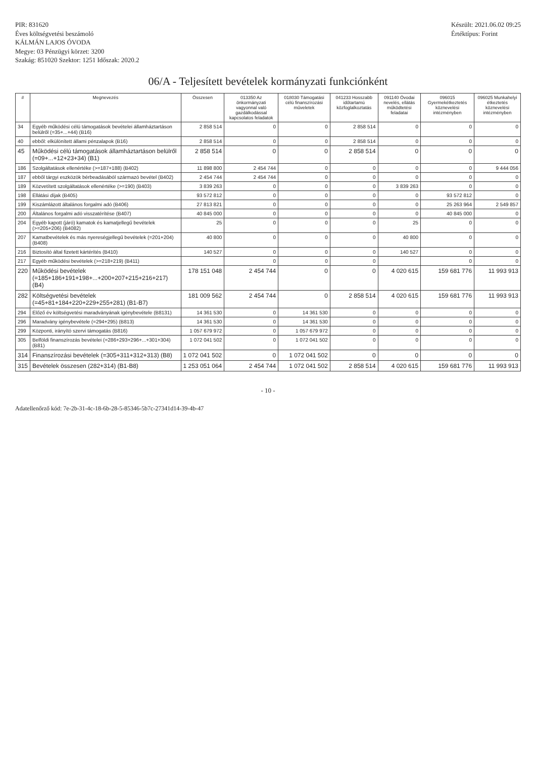PIR: 831620
Éves költségvetési beszámoló
KÁLMÁN LAJOS ÓVODA
Megye: 03 Pénzügyi körzet: 3200
Szakág: 851020 Szektor: 1251 Időszak: 2020.2
Készült: 2021.06.02 09:25
Értéktípus: Forint
06/A - Teljesített bevételek kormányzati funkciónként
| # | Megnevezés | Összesen | 013350 Az önkormányzati vagyonnal való gazdálkodással kapcsolatos feladatok | 018030 Támogatási célú finanszírozási műveletek | 041233 Hosszabb időtartamú közfoglalkoztatás | 091140 Óvodai nevelés, ellátás működtetési feladatai | 096015 Gyermekétkeztetés köznevelési intézményben | 096025 Munkahelyi étkeztetés köznevelési intézményben |
| --- | --- | --- | --- | --- | --- | --- | --- | --- |
| 34 | Egyéb működési célú támogatások bevételei államháztartáson belülről (=35+...+44) (B16) | 2 858 514 | 0 | 0 | 2 858 514 | 0 | 0 | 0 |
| 40 | ebből: elkülönített állami pénzalapok (B16) | 2 858 514 | 0 | 0 | 2 858 514 | 0 | 0 | 0 |
| 45 | Működési célú támogatások államháztartáson belülről (=09+...+12+23+34) (B1) | 2 858 514 | 0 | 0 | 2 858 514 | 0 | 0 | 0 |
| 186 | Szolgáltatások ellenértéke (>=187+188) (B402) | 11 898 800 | 2 454 744 | 0 | 0 | 0 | 0 | 9 444 056 |
| 187 | ebből tárgyi eszközök bérbeadásából származó bevétel (B402) | 2 454 744 | 2 454 744 | 0 | 0 | 0 | 0 | 0 |
| 189 | Közvetített szolgáltatások ellenértéke (>=190) (B403) | 3 839 263 | 0 | 0 | 0 | 3 839 263 | 0 | 0 |
| 198 | Ellátási díjak (B405) | 93 572 812 | 0 | 0 | 0 | 0 | 93 572 812 | 0 |
| 199 | Kiszámlázott általános forgalmi adó (B406) | 27 813 821 | 0 | 0 | 0 | 0 | 25 263 964 | 2 549 857 |
| 200 | Általános forgalmi adó visszatérítése (B407) | 40 845 000 | 0 | 0 | 0 | 0 | 40 845 000 | 0 |
| 204 | Egyéb kapott (járó) kamatok és kamatjellegű bevételek (>=205+206) (B4082) | 25 | 0 | 0 | 0 | 25 | 0 | 0 |
| 207 | Kamatbevételek és más nyereségjellegű bevételek (=201+204) (B408) | 40 800 | 0 | 0 | 0 | 40 800 | 0 | 0 |
| 216 | Biztosító által fizetett kártérítés (B410) | 140 527 | 0 | 0 | 0 | 140 527 | 0 | 0 |
| 217 | Egyéb működési bevételek (>=218+219) (B411) | | 0 | 0 | 0 | | 0 | 0 |
| 220 | Működési bevételek (=185+186+191+198+...+200+207+215+216+217) (B4) | 178 151 048 | 2 454 744 | 0 | 0 | 4 020 615 | 159 681 776 | 11 993 913 |
| 282 | Költségvetési bevételek (=45+81+184+220+229+255+281) (B1-B7) | 181 009 562 | 2 454 744 | 0 | 2 858 514 | 4 020 615 | 159 681 776 | 11 993 913 |
| 294 | Előző év költségvetési maradványának igénybevétele (B8131) | 14 361 530 | 0 | 14 361 530 | 0 | 0 | 0 | 0 |
| 296 | Maradvány igénybevétele (=294+295) (B813) | 14 361 530 | 0 | 14 361 530 | 0 | 0 | 0 | 0 |
| 299 | Központi, irányító szervi támogatás (B816) | 1 057 679 972 | 0 | 1 057 679 972 | 0 | 0 | 0 | 0 |
| 305 | Belföldi finanszírozás bevételei (=286+293+296+...+301+304) (B81) | 1 072 041 502 | 0 | 1 072 041 502 | 0 | 0 | 0 | 0 |
| 314 | Finanszírozási bevételek (=305+311+312+313) (B8) | 1 072 041 502 | 0 | 1 072 041 502 | 0 | 0 | 0 | 0 |
| 315 | Bevételek összesen (282+314) (B1-B8) | 1 253 051 064 | 2 454 744 | 1 072 041 502 | 2 858 514 | 4 020 615 | 159 681 776 | 11 993 913 |
- 10 -
Adatellenőrző kód: 7e-2b-31-4c-18-6b-28-5-85346-5b7c-27341d14-39-4b-47